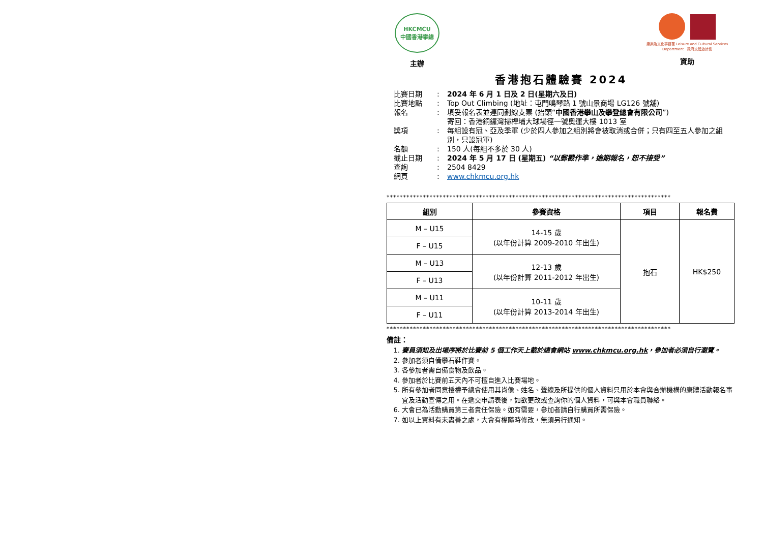HKCMCU
中國香港攀總
主辦
康樂及文化事務署 Leisure and Cultural Services Department 政府文體旅計劃
資助
香港抱石體驗賽 2024
| 比賽日期 | : | 2024 年 6 月 1 日及 2 日(星期六及日) |
| 比賽地點 | : | Top Out Climbing (地址：屯門鳴琴路 1 號山景商場 LG126 號舖) |
| 報名 | : | 填妥報名表並連同劃線支票 (抬頭“ 中國香港攀山及攀登總會有限公司 ”) 寄回：香港銅鑼灣掃桿埔大球場徑一號奧運大樓 1013 室 |
| 獎項 | : | 每組設有冠、亞及季軍 (少於四人參加之組別將會被取消或合併；只有四至五人參加之組別，只設冠軍) |
| 名額 | : | 150 人(每組不多於 30 人) |
| 截止日期 | : | 2024 年 5 月 17 日 (星期五) “以郵戳作準，逾期報名，恕不接受” |
| 查詢 | : | 2504 8429 |
| 網頁 | : | www.chkmcu.org.hk |
**************************************************************************************
| 組別 | 參賽資格 | 項目 | 報名費 |
| --- | --- | --- | --- |
| M – U15 | 14-15 歲 (以年份計算 2009-2010 年出生) | 抱石 | HK$250 |
| F – U15 | | | |
| M – U13 | 12-13 歲 (以年份計算 2011-2012 年出生) | | |
| F – U13 | | | |
| M – U11 | 10-11 歲 (以年份計算 2013-2014 年出生) | | |
| F – U11 | | | |
**************************************************************************************
備註：
1. 賽員須知及出場序將於比賽前 5 個工作天上載於總會網站 www.chkmcu.org.hk，參加者必須自行瀏覽。
2. 參加者須自備攀石鞋作賽。
3. 各參加者需自備食物及飲品。
4. 參加者於比賽前五天內不可擅自進入比賽場地。
5. 所有參加者同意授權予總會使用其肖像、姓名、聲線及所提供的個人資料只用於本會與合辦機構的康體活動報名事宜及活動宣傳之用。在遞交申請表後，如欲更改或查詢你的個人資料，可與本會職員聯絡。
6. 大會已為活動購買第三者責任保險。如有需要，參加者請自行購買所需保險。
7. 如以上資料有未盡善之處，大會有權隨時修改，無須另行通知。